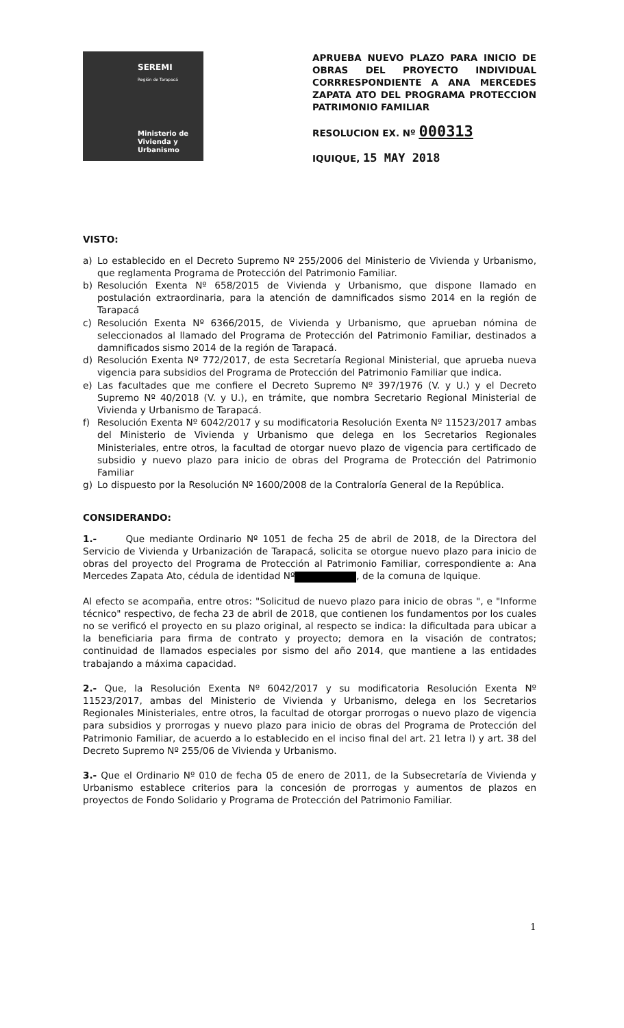SEREMI
Región de Tarapacá
Ministerio de
Vivienda y
Urbanismo
APRUEBA NUEVO PLAZO PARA INICIO DE OBRAS DEL PROYECTO INDIVIDUAL CORRRESPONDIENTE A ANA MERCEDES ZAPATA ATO DEL PROGRAMA PROTECCION PATRIMONIO FAMILIAR
RESOLUCION EX. Nº 000313
IQUIQUE, 15 MAY 2018
VISTO:
a) Lo establecido en el Decreto Supremo Nº 255/2006 del Ministerio de Vivienda y Urbanismo, que reglamenta Programa de Protección del Patrimonio Familiar.
b) Resolución Exenta Nº 658/2015 de Vivienda y Urbanismo, que dispone llamado en postulación extraordinaria, para la atención de damnificados sismo 2014 en la región de Tarapacá
c) Resolución Exenta Nº 6366/2015, de Vivienda y Urbanismo, que aprueban nómina de seleccionados al llamado del Programa de Protección del Patrimonio Familiar, destinados a damnificados sismo 2014 de la región de Tarapacá.
d) Resolución Exenta Nº 772/2017, de esta Secretaría Regional Ministerial, que aprueba nueva vigencia para subsidios del Programa de Protección del Patrimonio Familiar que indica.
e) Las facultades que me confiere el Decreto Supremo Nº 397/1976 (V. y U.) y el Decreto Supremo Nº 40/2018 (V. y U.), en trámite, que nombra Secretario Regional Ministerial de Vivienda y Urbanismo de Tarapacá.
f) Resolución Exenta Nº 6042/2017 y su modificatoria Resolución Exenta Nº 11523/2017 ambas del Ministerio de Vivienda y Urbanismo que delega en los Secretarios Regionales Ministeriales, entre otros, la facultad de otorgar nuevo plazo de vigencia para certificado de subsidio y nuevo plazo para inicio de obras del Programa de Protección del Patrimonio Familiar
g) Lo dispuesto por la Resolución Nº 1600/2008 de la Contraloría General de la República.
CONSIDERANDO:
1.- Que mediante Ordinario Nº 1051 de fecha 25 de abril de 2018, de la Directora del Servicio de Vivienda y Urbanización de Tarapacá, solicita se otorgue nuevo plazo para inicio de obras del proyecto del Programa de Protección al Patrimonio Familiar, correspondiente a: Ana Mercedes Zapata Ato, cédula de identidad Nº , de la comuna de Iquique.
Al efecto se acompaña, entre otros: "Solicitud de nuevo plazo para inicio de obras ", e "Informe técnico" respectivo, de fecha 23 de abril de 2018, que contienen los fundamentos por los cuales no se verificó el proyecto en su plazo original, al respecto se indica: la dificultada para ubicar a la beneficiaria para firma de contrato y proyecto; demora en la visación de contratos; continuidad de llamados especiales por sismo del año 2014, que mantiene a las entidades trabajando a máxima capacidad.
2.- Que, la Resolución Exenta Nº 6042/2017 y su modificatoria Resolución Exenta Nº 11523/2017, ambas del Ministerio de Vivienda y Urbanismo, delega en los Secretarios Regionales Ministeriales, entre otros, la facultad de otorgar prorrogas o nuevo plazo de vigencia para subsidios y prorrogas y nuevo plazo para inicio de obras del Programa de Protección del Patrimonio Familiar, de acuerdo a lo establecido en el inciso final del art. 21 letra l) y art. 38 del Decreto Supremo Nº 255/06 de Vivienda y Urbanismo.
3.- Que el Ordinario Nº 010 de fecha 05 de enero de 2011, de la Subsecretaría de Vivienda y Urbanismo establece criterios para la concesión de prorrogas y aumentos de plazos en proyectos de Fondo Solidario y Programa de Protección del Patrimonio Familiar.
1